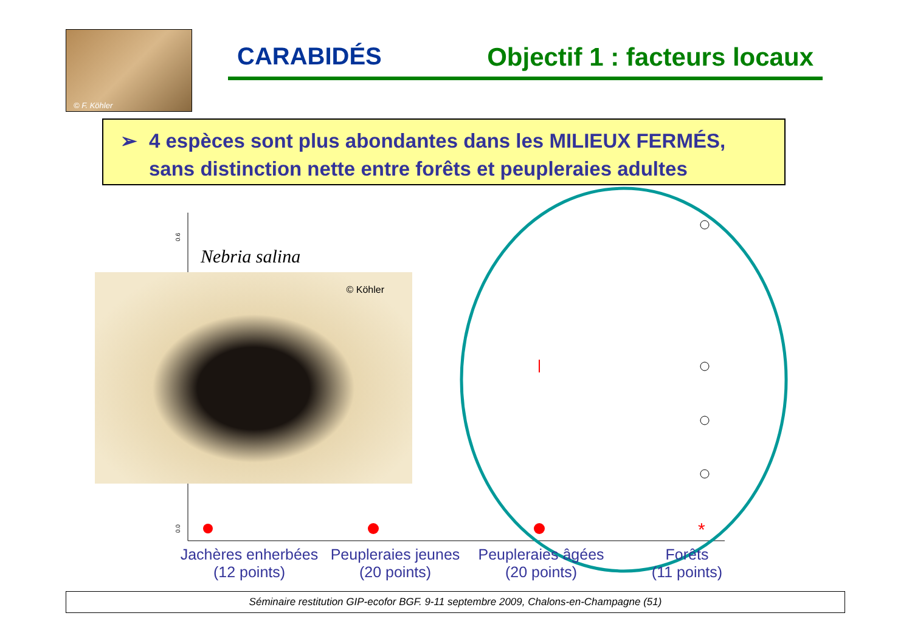0.6
0.0
*
© F. Köhler
CARABIDÉS Objectif 1 : facteurs locaux
➢ 4 espèces sont plus abondantes dans les MILIEUX FERMÉS, sans distinction nette entre forêts et peupleraies adultes
Nebria salina
© Köhler
Jachères enherbées
(12 points)
Peupleraies jeunes
(20 points)
Peupleraies âgées
(20 points)
Forêts
(11 points)
Séminaire restitution GIP-ecofor BGF. 9-11 septembre 2009, Chalons-en-Champagne (51)